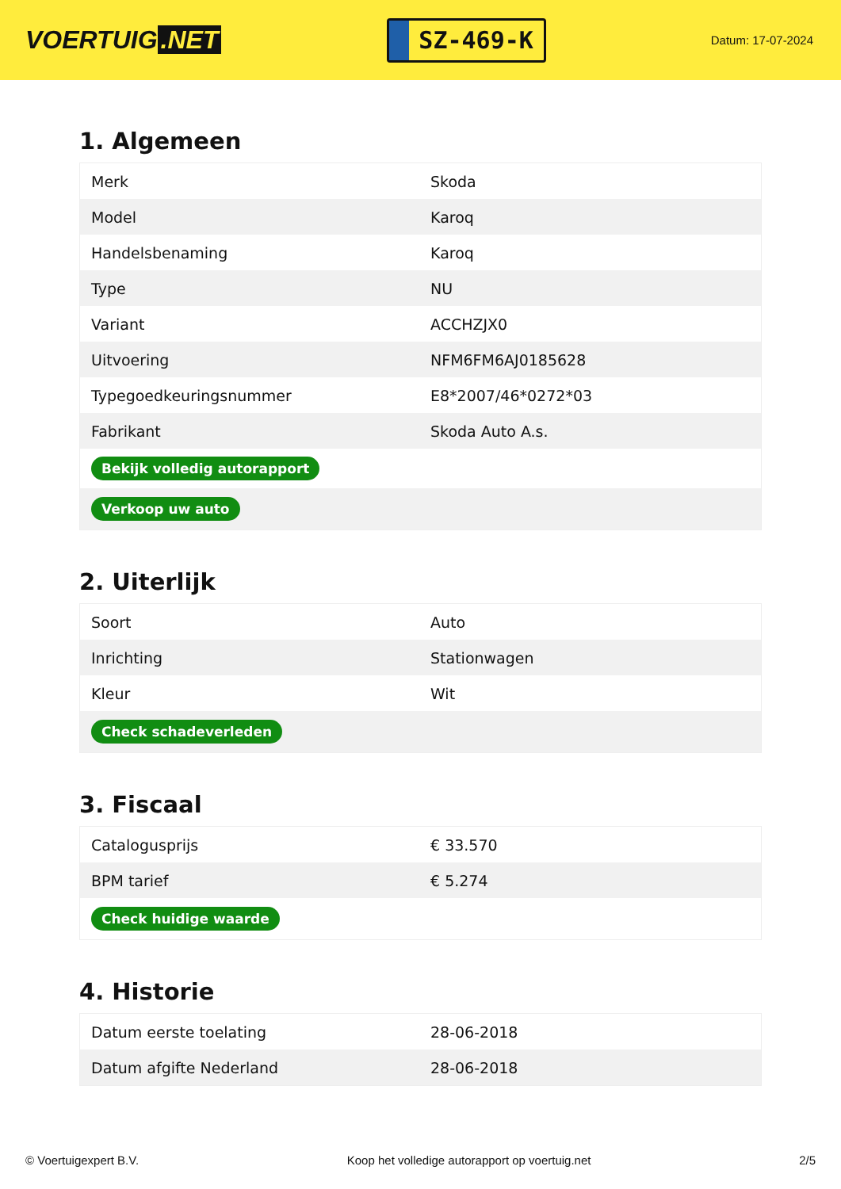VOERTUIG.NET
SZ-469-K
Datum: 17-07-2024
1. Algemeen
| Merk | Skoda |
| Model | Karoq |
| Handelsbenaming | Karoq |
| Type | NU |
| Variant | ACCHZJX0 |
| Uitvoering | NFM6FM6AJ0185628 |
| Typegoedkeuringsnummer | E8*2007/46*0272*03 |
| Fabrikant | Skoda Auto A.s. |
| Bekijk volledig autorapport | |
| Verkoop uw auto | |
2. Uiterlijk
| Soort | Auto |
| Inrichting | Stationwagen |
| Kleur | Wit |
| Check schadeverleden | |
3. Fiscaal
| Catalogusprijs | € 33.570 |
| BPM tarief | € 5.274 |
| Check huidige waarde | |
4. Historie
| Datum eerste toelating | 28-06-2018 |
| Datum afgifte Nederland | 28-06-2018 |
© Voertuigexpert B.V. Koop het volledige autorapport op voertuig.net 2/5